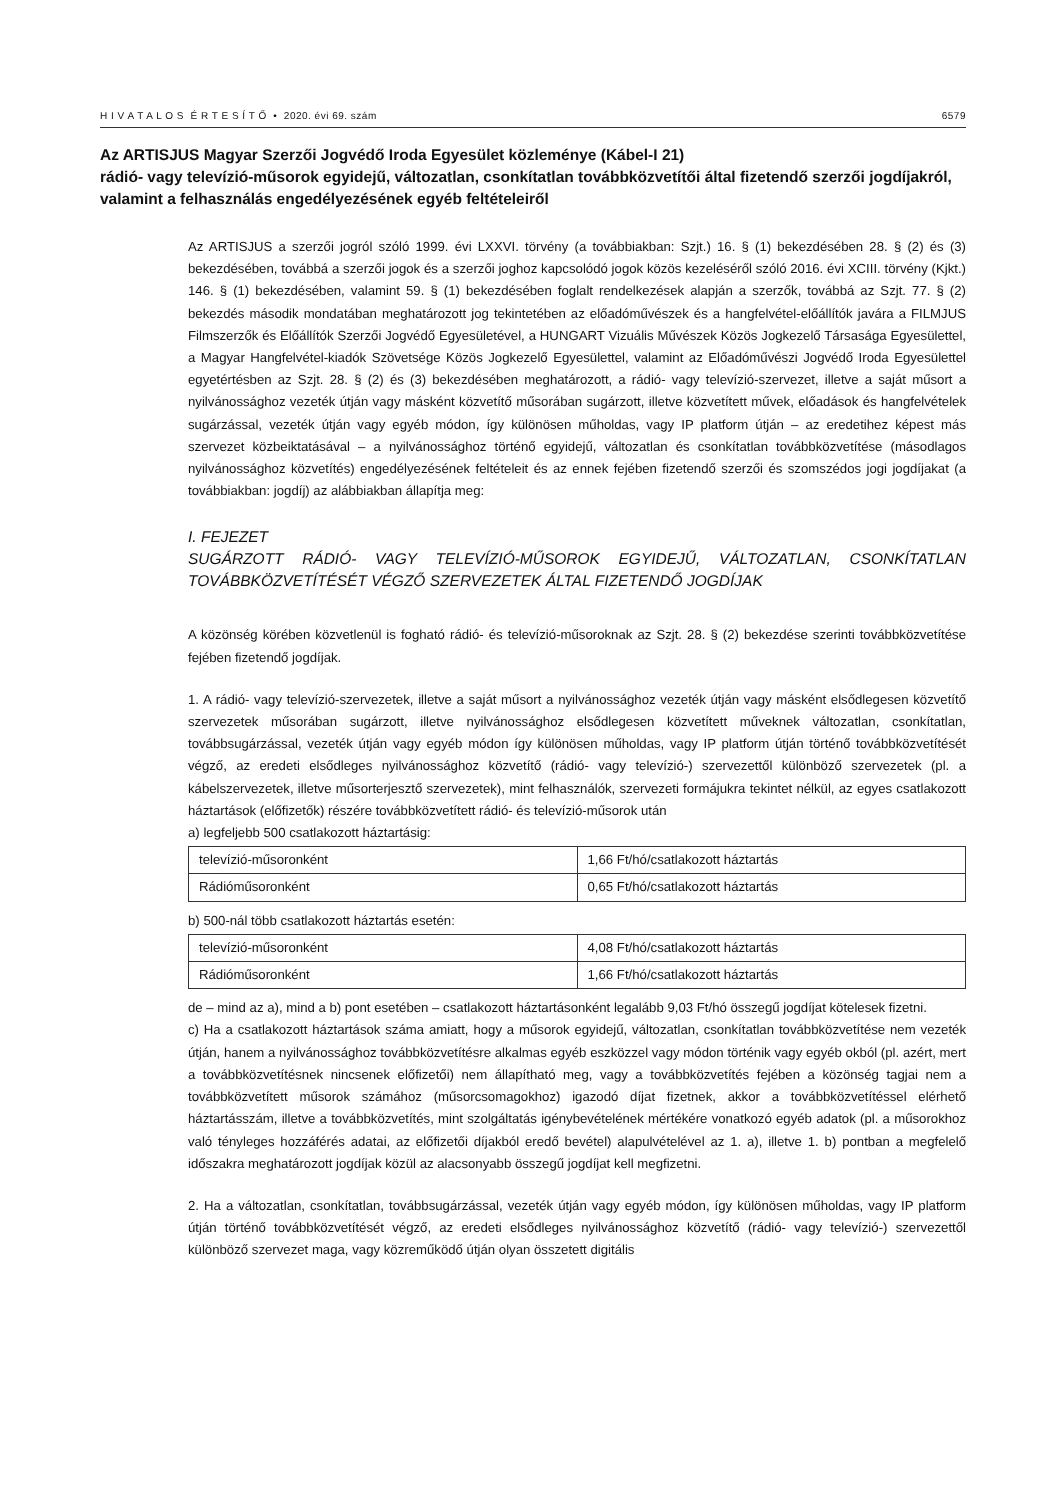H I V A T A L O S É R T E S Í T Ő • 2020. évi 69. szám 6579
Az ARTISJUS Magyar Szerzői Jogvédő Iroda Egyesület közleménye (Kábel-I 21)
rádió- vagy televízió-műsorok egyidejű, változatlan, csonkítatlan továbbközvetítői által fizetendő szerzői jogdíjakról, valamint a felhasználás engedélyezésének egyéb feltételeiről
Az ARTISJUS a szerzői jogról szóló 1999. évi LXXVI. törvény (a továbbiakban: Szjt.) 16. § (1) bekezdésében 28. § (2) és (3) bekezdésében, továbbá a szerzői jogok és a szerzői joghoz kapcsolódó jogok közös kezeléséről szóló 2016. évi XCIII. törvény (Kjkt.) 146. § (1) bekezdésében, valamint 59. § (1) bekezdésében foglalt rendelkezések alapján a szerzők, továbbá az Szjt. 77. § (2) bekezdés második mondatában meghatározott jog tekintetében az előadóművészek és a hangfelvétel-előállítók javára a FILMJUS Filmszerzők és Előállítók Szerzői Jogvédő Egyesületével, a HUNGART Vizuális Művészek Közös Jogkezelő Társasága Egyesülettel, a Magyar Hangfelvétel-kiadók Szövetsége Közös Jogkezelő Egyesülettel, valamint az Előadóművészi Jogvédő Iroda Egyesülettel egyetértésben az Szjt. 28. § (2) és (3) bekezdésében meghatározott, a rádió- vagy televízió-szervezet, illetve a saját műsort a nyilvánossághoz vezeték útján vagy másként közvetítő műsorában sugárzott, illetve közvetített művek, előadások és hangfelvételek sugárzással, vezeték útján vagy egyéb módon, így különösen műholdas, vagy IP platform útján – az eredetihez képest más szervezet közbeiktatásával – a nyilvánossághoz történő egyidejű, változatlan és csonkítatlan továbbközvetítése (másodlagos nyilvánossághoz közvetítés) engedélyezésének feltételeit és az ennek fejében fizetendő szerzői és szomszédos jogi jogdíjakat (a továbbiakban: jogdíj) az alábbiakban állapítja meg:
I. FEJEZET
SUGÁRZOTT RÁDIÓ- VAGY TELEVÍZIÓ-MŰSOROK EGYIDEJŰ, VÁLTOZATLAN, CSONKÍTATLAN TOVÁBBKÖZVETÍTÉSÉT VÉGZŐ SZERVEZETEK ÁLTAL FIZETENDŐ JOGDÍJAK
A közönség körében közvetlenül is fogható rádió- és televízió-műsoroknak az Szjt. 28. § (2) bekezdése szerinti továbbközvetítése fejében fizetendő jogdíjak.
1. A rádió- vagy televízió-szervezetek, illetve a saját műsort a nyilvánossághoz vezeték útján vagy másként elsődlegesen közvetítő szervezetek műsorában sugárzott, illetve nyilvánossághoz elsődlegesen közvetített műveknek változatlan, csonkítatlan, továbbsugárzással, vezeték útján vagy egyéb módon így különösen műholdas, vagy IP platform útján történő továbbközvetítését végző, az eredeti elsődleges nyilvánossághoz közvetítő (rádió- vagy televízió-) szervezettől különböző szervezetek (pl. a kábelszervezetek, illetve műsorterjesztő szervezetek), mint felhasználók, szervezeti formájukra tekintet nélkül, az egyes csatlakozott háztartások (előfizetők) részére továbbközvetített rádió- és televízió-műsorok után
a) legfeljebb 500 csatlakozott háztartásig:
| televízió-műsoronként | 1,66 Ft/hó/csatlakozott háztartás |
| Rádióműsoronként | 0,65 Ft/hó/csatlakozott háztartás |
b) 500-nál több csatlakozott háztartás esetén:
| televízió-műsoronként | 4,08 Ft/hó/csatlakozott háztartás |
| Rádióműsoronként | 1,66 Ft/hó/csatlakozott háztartás |
de – mind az a), mind a b) pont esetében – csatlakozott háztartásonként legalább 9,03 Ft/hó összegű jogdíjat kötelesek fizetni.
c) Ha a csatlakozott háztartások száma amiatt, hogy a műsorok egyidejű, változatlan, csonkítatlan továbbközvetítése nem vezeték útján, hanem a nyilvánossághoz továbbközvetítésre alkalmas egyéb eszközzel vagy módon történik vagy egyéb okból (pl. azért, mert a továbbközvetítésnek nincsenek előfizetői) nem állapítható meg, vagy a továbbközvetítés fejében a közönség tagjai nem a továbbközvetített műsorok számához (műsorcsomagokhoz) igazodó díjat fizetnek, akkor a továbbközvetítéssel elérhető háztartásszám, illetve a továbbközvetítés, mint szolgáltatás igénybevételének mértékére vonatkozó egyéb adatok (pl. a műsorokhoz való tényleges hozzáférés adatai, az előfizetői díjakból eredő bevétel) alapulvételével az 1. a), illetve 1. b) pontban a megfelelő időszakra meghatározott jogdíjak közül az alacsonyabb összegű jogdíjat kell megfizetni.
2. Ha a változatlan, csonkítatlan, továbbsugárzással, vezeték útján vagy egyéb módon, így különösen műholdas, vagy IP platform útján történő továbbközvetítését végző, az eredeti elsődleges nyilvánossághoz közvetítő (rádió- vagy televízió-) szervezettől különböző szervezet maga, vagy közreműködő útján olyan összetett digitális